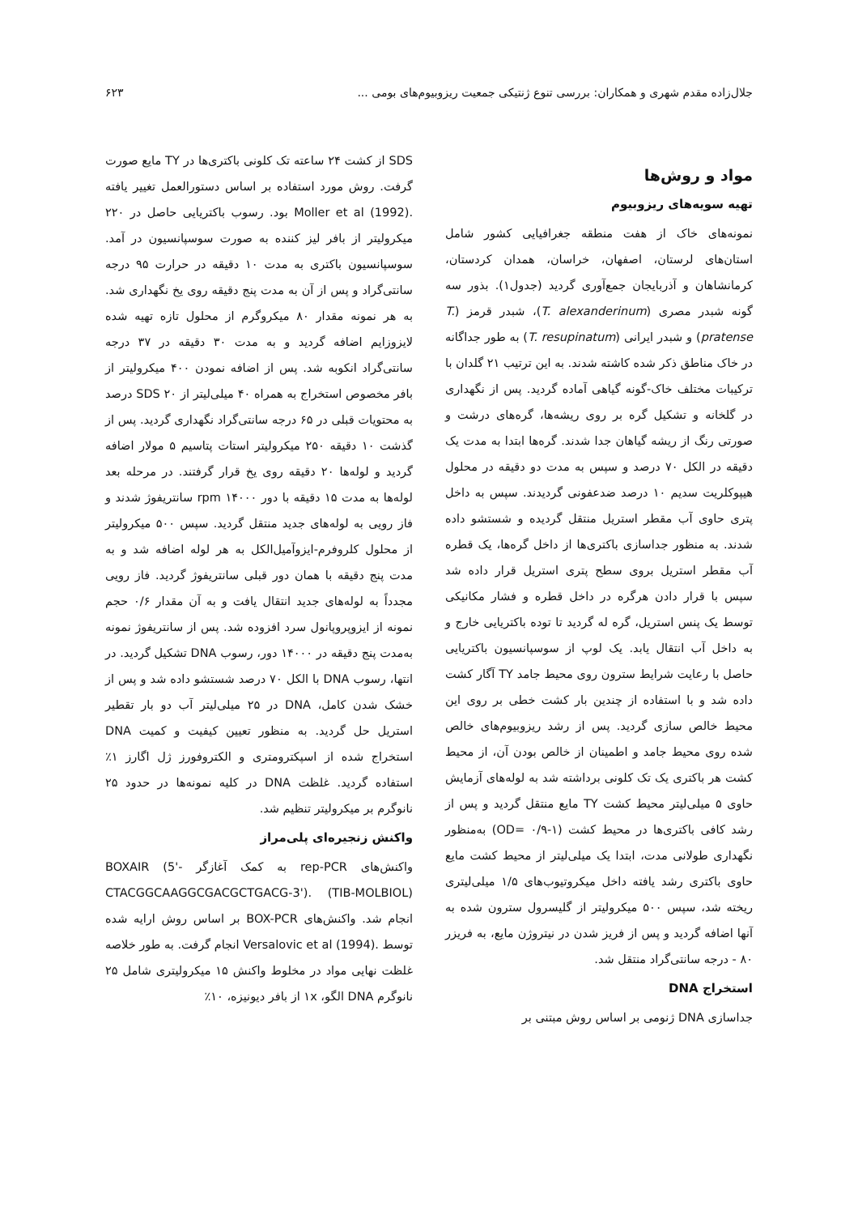جلال‌زاده مقدم شهری و همکاران: بررسی تنوع ژنتیکی جمعیت ریزوبیوم‌های بومی ... ۶۲۳
مواد و روش‌ها
تهیه سویه‌های ریزوبیوم
نمونه‌های خاک از هفت منطقه جغرافیایی کشور شامل استان‌های لرستان، اصفهان، خراسان، همدان کردستان، کرمانشاهان و آذربایجان جمع‌آوری گردید (جدول۱). بذور سه گونه شبدر مصری (T. alexanderinum)، شبدر قرمز (T. pratense) و شبدر ایرانی (T. resupinatum) به طور جداگانه در خاک مناطق ذکر شده کاشته شدند. به این ترتیب ۲۱ گلدان با ترکیبات مختلف خاک-گونه گیاهی آماده گردید. پس از نگهداری در گلخانه و تشکیل گره بر روی ریشه‌ها، گره‌های درشت و صورتی رنگ از ریشه گیاهان جدا شدند. گره‌ها ابتدا به مدت یک دقیقه در الکل ۷۰ درصد و سپس به مدت دو دقیقه در محلول هیپوکلریت سدیم ۱۰ درصد ضدعفونی گردیدند. سپس به داخل پتری حاوی آب مقطر استریل منتقل گردیده و شستشو داده شدند. به منظور جداسازی باکتری‌ها از داخل گره‌ها، یک قطره آب مقطر استریل بروی سطح پتری استریل قرار داده شد سپس با قرار دادن هرگره در داخل قطره و فشار مکانیکی توسط یک پنس استریل، گره له گردید تا توده باکتریایی خارج و به داخل آب انتقال یابد. یک لوپ از سوسپانسیون باکتریایی حاصل با رعایت شرایط سترون روی محیط جامد TY آگار کشت داده شد و با استفاده از چندین بار کشت خطی بر روی این محیط خالص سازی گردید. پس از رشد ریزوبیوم‌های خالص شده روی محیط جامد و اطمینان از خالص بودن آن، از محیط کشت هر باکتری یک تک کلونی برداشته شد به لوله‌های آزمایش حاوی ۵ میلی‌لیتر محیط کشت TY مایع منتقل گردید و پس از رشد کافی باکتری‌ها در محیط کشت (OD= ۰/۹-۱) به‌منظور نگهداری طولانی مدت، ابتدا یک میلی‌لیتر از محیط کشت مایع حاوی باکتری رشد یافته داخل میکروتیوب‌های ۱/۵ میلی‌لیتری ریخته شد، سپس ۵۰۰ میکرولیتر از گلیسرول سترون شده به آنها اضافه گردید و پس از فریز شدن در نیتروژن مایع، به فریزر ۸۰ - درجه سانتی‌گراد منتقل شد.
استخراج DNA
جداسازی DNA ژنومی بر اساس روش مبتنی بر
SDS از کشت ۲۴ ساعته تک کلونی باکتری‌ها در TY مایع صورت گرفت. روش مورد استفاده بر اساس دستورالعمل تغییر یافته .Moller et al (1992) بود. رسوب باکتریایی حاصل در ۲۲۰ میکرولیتر از بافر لیز کننده به صورت سوسپانسیون در آمد. سوسپانسیون باکتری به مدت ۱۰ دقیقه در حرارت ۹۵ درجه سانتی‌گراد و پس از آن به مدت پنج دقیقه روی یخ نگهداری شد. به هر نمونه مقدار ۸۰ میکروگرم از محلول تازه تهیه شده لایزوزایم اضافه گردید و به مدت ۳۰ دقیقه در ۳۷ درجه سانتی‌گراد انکوبه شد. پس از اضافه نمودن ۴۰۰ میکرولیتر از بافر مخصوص استخراج به همراه ۴۰ میلی‌لیتر از SDS ۲۰ درصد به محتویات قبلی در ۶۵ درجه سانتی‌گراد نگهداری گردید. پس از گذشت ۱۰ دقیقه ۲۵۰ میکرولیتر استات پتاسیم ۵ مولار اضافه گردید و لوله‌ها ۲۰ دقیقه روی یخ قرار گرفتند. در مرحله بعد لوله‌ها به مدت ۱۵ دقیقه با دور ۱۴۰۰۰ rpm سانتریفوژ شدند و فاز رویی به لوله‌های جدید منتقل گردید. سپس ۵۰۰ میکرولیتر از محلول کلروفرم-ایزوآمیل‌الکل به هر لوله اضافه شد و به مدت پنج دقیقه با همان دور قبلی سانتریفوژ گردید. فاز رویی مجدداً به لوله‌های جدید انتقال یافت و به آن مقدار ۰/۶ حجم نمونه از ایزوپروپانول سرد افزوده شد. پس از سانتریفوژ نمونه به‌مدت پنج دقیقه در ۱۴۰۰۰ دور، رسوب DNA تشکیل گردید. در انتها، رسوب DNA با الکل ۷۰ درصد شستشو داده شد و پس از خشک شدن کامل، DNA در ۲۵ میلی‌لیتر آب دو بار تقطیر استریل حل گردید. به منظور تعیین کیفیت و کمیت DNA استخراج شده از اسپکترومتری و الکتروفورز ژل اگارز ۱٪ استفاده گردید. غلظت DNA در کلیه نمونه‌ها در حدود ۲۵ نانوگرم بر میکرولیتر تنظیم شد.
واکنش زنجیره‌ای پلی‌مراز
واکنش‌های rep-PCR به کمک آغازگر BOXAIR (5'-CTACGGCAAGGCGACGCTGACG-3'). (TIB-MOLBIOL) انجام شد. واکنش‌های BOX-PCR بر اساس روش ارایه شده توسط .Versalovic et al (1994) انجام گرفت. به طور خلاصه غلظت نهایی مواد در مخلوط واکنش ۱۵ میکرولیتری شامل ۲۵ نانوگرم DNA الگو، ۱x از بافر دیونیزه، ۱۰٪